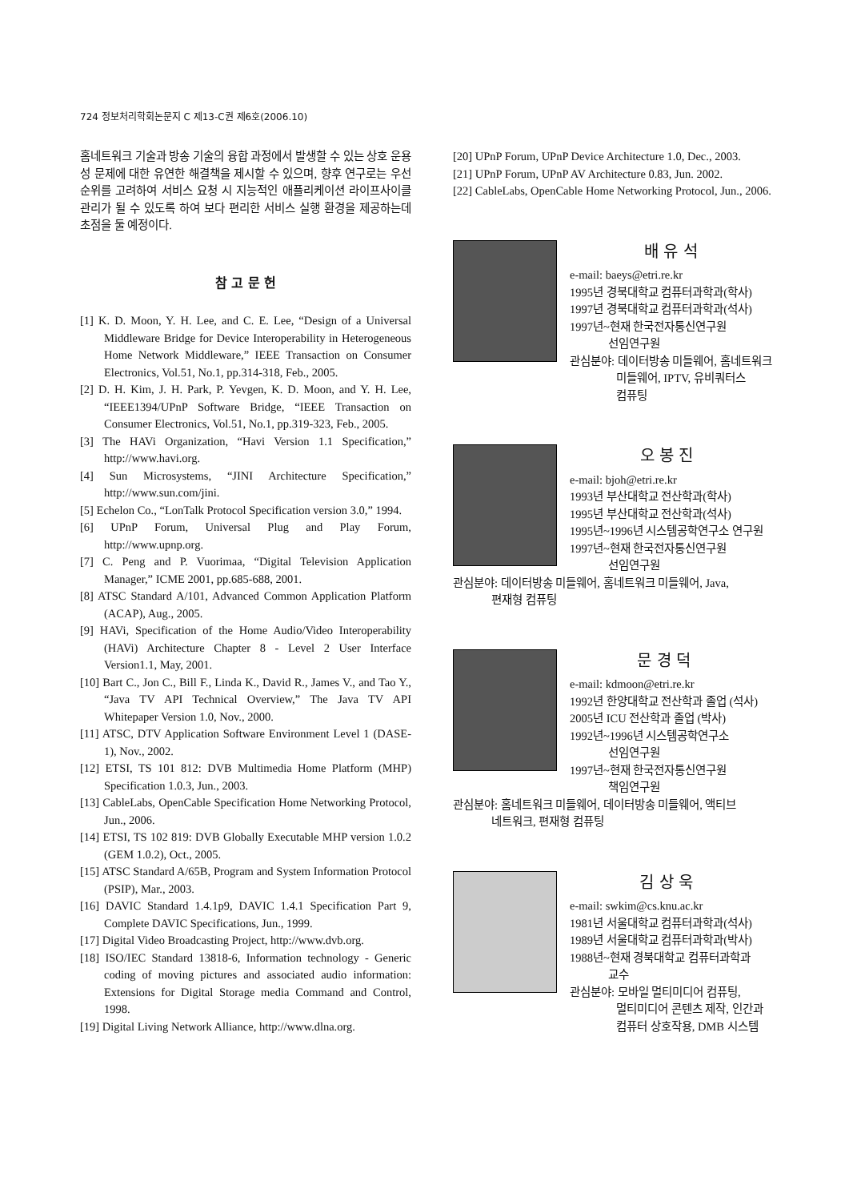724 정보처리학회논문지 C 제13-C권 제6호(2006.10)
홈네트워크 기술과 방송 기술의 융합 과정에서 발생할 수 있는 상호 운용성 문제에 대한 유연한 해결책을 제시할 수 있으며, 향후 연구로는 우선 순위를 고려하여 서비스 요청 시 지능적인 애플리케이션 라이프사이클 관리가 될 수 있도록 하여 보다 편리한 서비스 실행 환경을 제공하는데 초점을 둘 예정이다.
참 고 문 헌
[1] K. D. Moon, Y. H. Lee, and C. E. Lee, “Design of a Universal Middleware Bridge for Device Interoperability in Heterogeneous Home Network Middleware,” IEEE Transaction on Consumer Electronics, Vol.51, No.1, pp.314-318, Feb., 2005.
[2] D. H. Kim, J. H. Park, P. Yevgen, K. D. Moon, and Y. H. Lee, “IEEE1394/UPnP Software Bridge, “IEEE Transaction on Consumer Electronics, Vol.51, No.1, pp.319-323, Feb., 2005.
[3] The HAVi Organization, “Havi Version 1.1 Specification,” http://www.havi.org.
[4] Sun Microsystems, “JINI Architecture Specification,” http://www.sun.com/jini.
[5] Echelon Co., “LonTalk Protocol Specification version 3.0,” 1994.
[6] UPnP Forum, Universal Plug and Play Forum, http://www.upnp.org.
[7] C. Peng and P. Vuorimaa, “Digital Television Application Manager,” ICME 2001, pp.685-688, 2001.
[8] ATSC Standard A/101, Advanced Common Application Platform (ACAP), Aug., 2005.
[9] HAVi, Specification of the Home Audio/Video Interoperability (HAVi) Architecture Chapter 8 - Level 2 User Interface Version1.1, May, 2001.
[10] Bart C., Jon C., Bill F., Linda K., David R., James V., and Tao Y., “Java TV API Technical Overview,” The Java TV API Whitepaper Version 1.0, Nov., 2000.
[11] ATSC, DTV Application Software Environment Level 1 (DASE-1), Nov., 2002.
[12] ETSI, TS 101 812: DVB Multimedia Home Platform (MHP) Specification 1.0.3, Jun., 2003.
[13] CableLabs, OpenCable Specification Home Networking Protocol, Jun., 2006.
[14] ETSI, TS 102 819: DVB Globally Executable MHP version 1.0.2 (GEM 1.0.2), Oct., 2005.
[15] ATSC Standard A/65B, Program and System Information Protocol (PSIP), Mar., 2003.
[16] DAVIC Standard 1.4.1p9, DAVIC 1.4.1 Specification Part 9, Complete DAVIC Specifications, Jun., 1999.
[17] Digital Video Broadcasting Project, http://www.dvb.org.
[18] ISO/IEC Standard 13818-6, Information technology - Generic coding of moving pictures and associated audio information: Extensions for Digital Storage media Command and Control, 1998.
[19] Digital Living Network Alliance, http://www.dlna.org.
[20] UPnP Forum, UPnP Device Architecture 1.0, Dec., 2003.
[21] UPnP Forum, UPnP AV Architecture 0.83, Jun. 2002.
[22] CableLabs, OpenCable Home Networking Protocol, Jun., 2006.
배 유 석
e-mail: baeys@etri.re.kr
1995년 경북대학교 컴퓨터과학과(학사)
1997년 경북대학교 컴퓨터과학과(석사)
1997년~현재 한국전자통신연구원
선임연구원
관심분야: 데이터방송 미들웨어, 홈네트워크
미들웨어, IPTV, 유비쿼터스
컴퓨팅
오 봉 진
e-mail: bjoh@etri.re.kr
1993년 부산대학교 전산학과(학사)
1995년 부산대학교 전산학과(석사)
1995년~1996년 시스템공학연구소 연구원
1997년~현재 한국전자통신연구원
선임연구원
관심분야: 데이터방송 미들웨어, 홈네트워크 미들웨어, Java,
편재형 컴퓨팅
문 경 덕
e-mail: kdmoon@etri.re.kr
1992년 한양대학교 전산학과 졸업 (석사)
2005년 ICU 전산학과 졸업 (박사)
1992년~1996년 시스템공학연구소
선임연구원
1997년~현재 한국전자통신연구원
책임연구원
관심분야: 홈네트워크 미들웨어, 데이터방송 미들웨어, 액티브
네트워크, 편재형 컴퓨팅
김 상 욱
e-mail: swkim@cs.knu.ac.kr
1981년 서울대학교 컴퓨터과학과(석사)
1989년 서울대학교 컴퓨터과학과(박사)
1988년~현재 경북대학교 컴퓨터과학과
교수
관심분야: 모바일 멀티미디어 컴퓨팅,
멀티미디어 콘텐츠 제작, 인간과
컴퓨터 상호작용, DMB 시스템